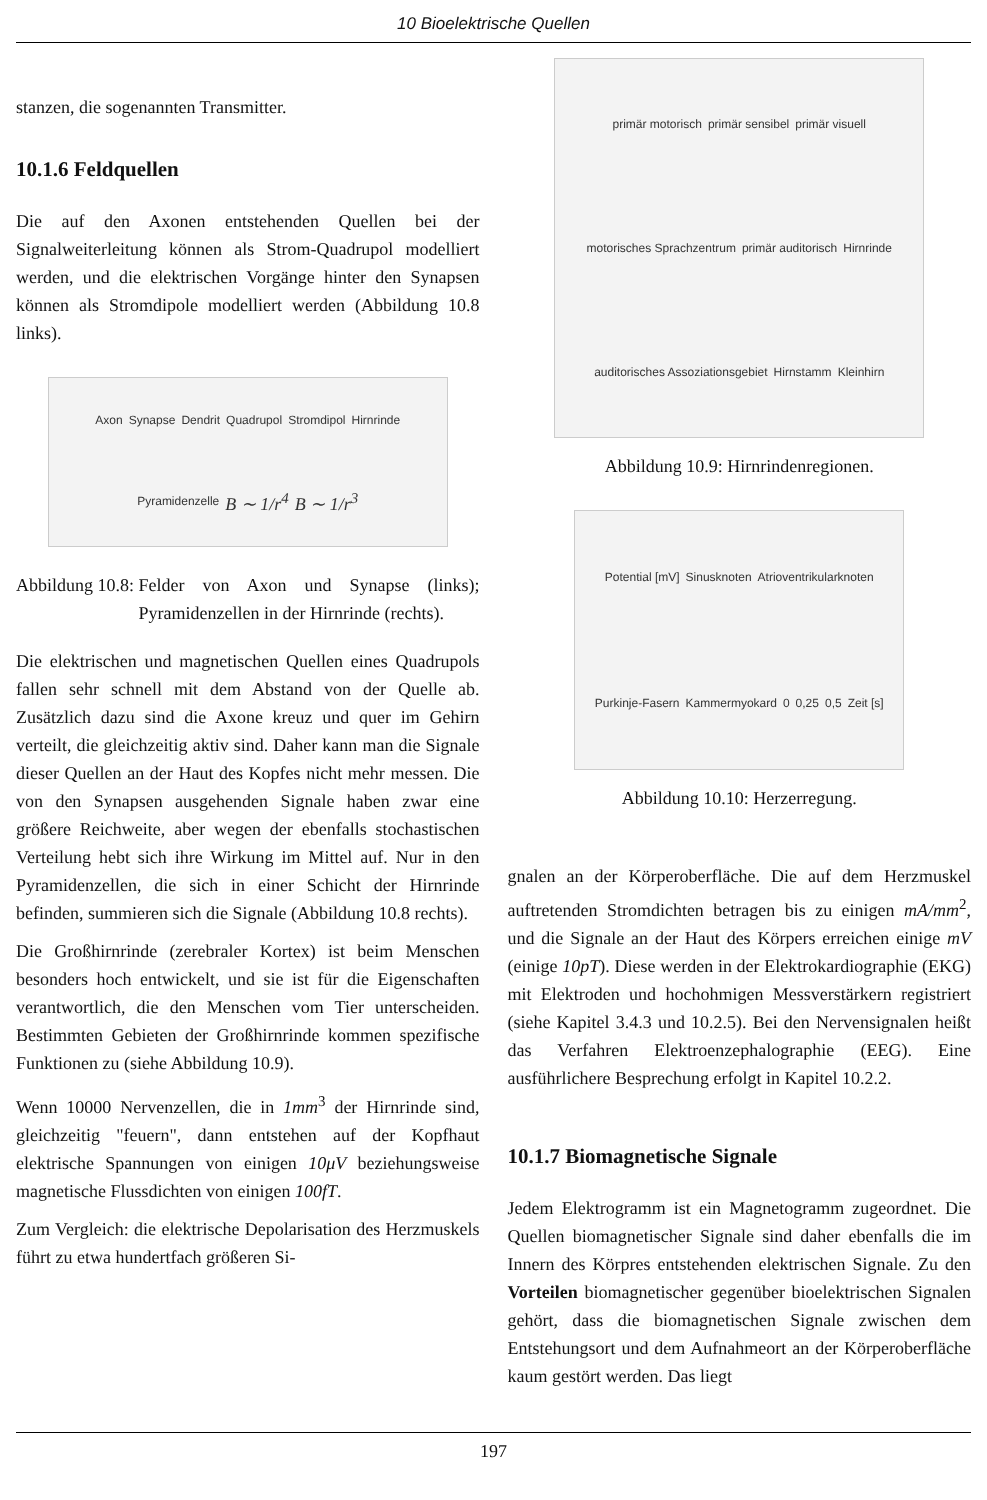10 Bioelektrische Quellen
stanzen, die sogenannten Transmitter.
10.1.6 Feldquellen
Die auf den Axonen entstehenden Quellen bei der Signalweiterleitung können als Strom-Quadrupol modelliert werden, und die elektrischen Vorgänge hinter den Synapsen können als Stromdipole modelliert werden (Abbildung 10.8 links).
Axon Synapse Dendrit Quadrupol Stromdipol Hirnrinde Pyramidenzelle B ∼ 1/r<sup>4</sup> B ∼ 1/r<sup>3</sup>
Abbildung 10.8: Felder von Axon und Synapse (links); Pyramidenzellen in der Hirnrinde (rechts).
Die elektrischen und magnetischen Quellen eines Quadrupols fallen sehr schnell mit dem Abstand von der Quelle ab. Zusätzlich dazu sind die Axone kreuz und quer im Gehirn verteilt, die gleichzeitig aktiv sind. Daher kann man die Signale dieser Quellen an der Haut des Kopfes nicht mehr messen. Die von den Synapsen ausgehenden Signale haben zwar eine größere Reichweite, aber wegen der ebenfalls stochastischen Verteilung hebt sich ihre Wirkung im Mittel auf. Nur in den Pyramidenzellen, die sich in einer Schicht der Hirnrinde befinden, summieren sich die Signale (Abbildung 10.8 rechts).
Die Großhirnrinde (zerebraler Kortex) ist beim Menschen besonders hoch entwickelt, und sie ist für die Eigenschaften verantwortlich, die den Menschen vom Tier unterscheiden. Bestimmten Gebieten der Großhirnrinde kommen spezifische Funktionen zu (siehe Abbildung 10.9).
Wenn 10000 Nervenzellen, die in 1mm<sup>3</sup> der Hirnrinde sind, gleichzeitig "feuern", dann entstehen auf der Kopfhaut elektrische Spannungen von einigen 10μV beziehungsweise magnetische Flussdichten von einigen 100fT.
Zum Vergleich: die elektrische Depolarisation des Herzmuskels führt zu etwa hundertfach größeren Si-
primär motorisch primär sensibel primär visuell motorisches Sprachzentrum primär auditorisch Hirnrinde auditorisches Assoziationsgebiet Hirnstamm Kleinhirn
Abbildung 10.9: Hirnrindenregionen.
Potential [mV] Sinusknoten Atrioventrikularknoten Purkinje-Fasern Kammermyokard 0 0,25 0,5 Zeit [s]
Abbildung 10.10: Herzerregung.
gnalen an der Körperoberfläche. Die auf dem Herzmuskel auftretenden Stromdichten betragen bis zu einigen mA/mm<sup>2</sup>, und die Signale an der Haut des Körpers erreichen einige mV (einige 10pT). Diese werden in der Elektrokardiographie (EKG) mit Elektroden und hochohmigen Messverstärkern registriert (siehe Kapitel 3.4.3 und 10.2.5). Bei den Nervensignalen heißt das Verfahren Elektroenzephalographie (EEG). Eine ausführlichere Besprechung erfolgt in Kapitel 10.2.2.
10.1.7 Biomagnetische Signale
Jedem Elektrogramm ist ein Magnetogramm zugeordnet. Die Quellen biomagnetischer Signale sind daher ebenfalls die im Innern des Körpres entstehenden elektrischen Signale. Zu den Vorteilen biomagnetischer gegenüber bioelektrischen Signalen gehört, dass die biomagnetischen Signale zwischen dem Entstehungsort und dem Aufnahmeort an der Körperoberfläche kaum gestört werden. Das liegt
197